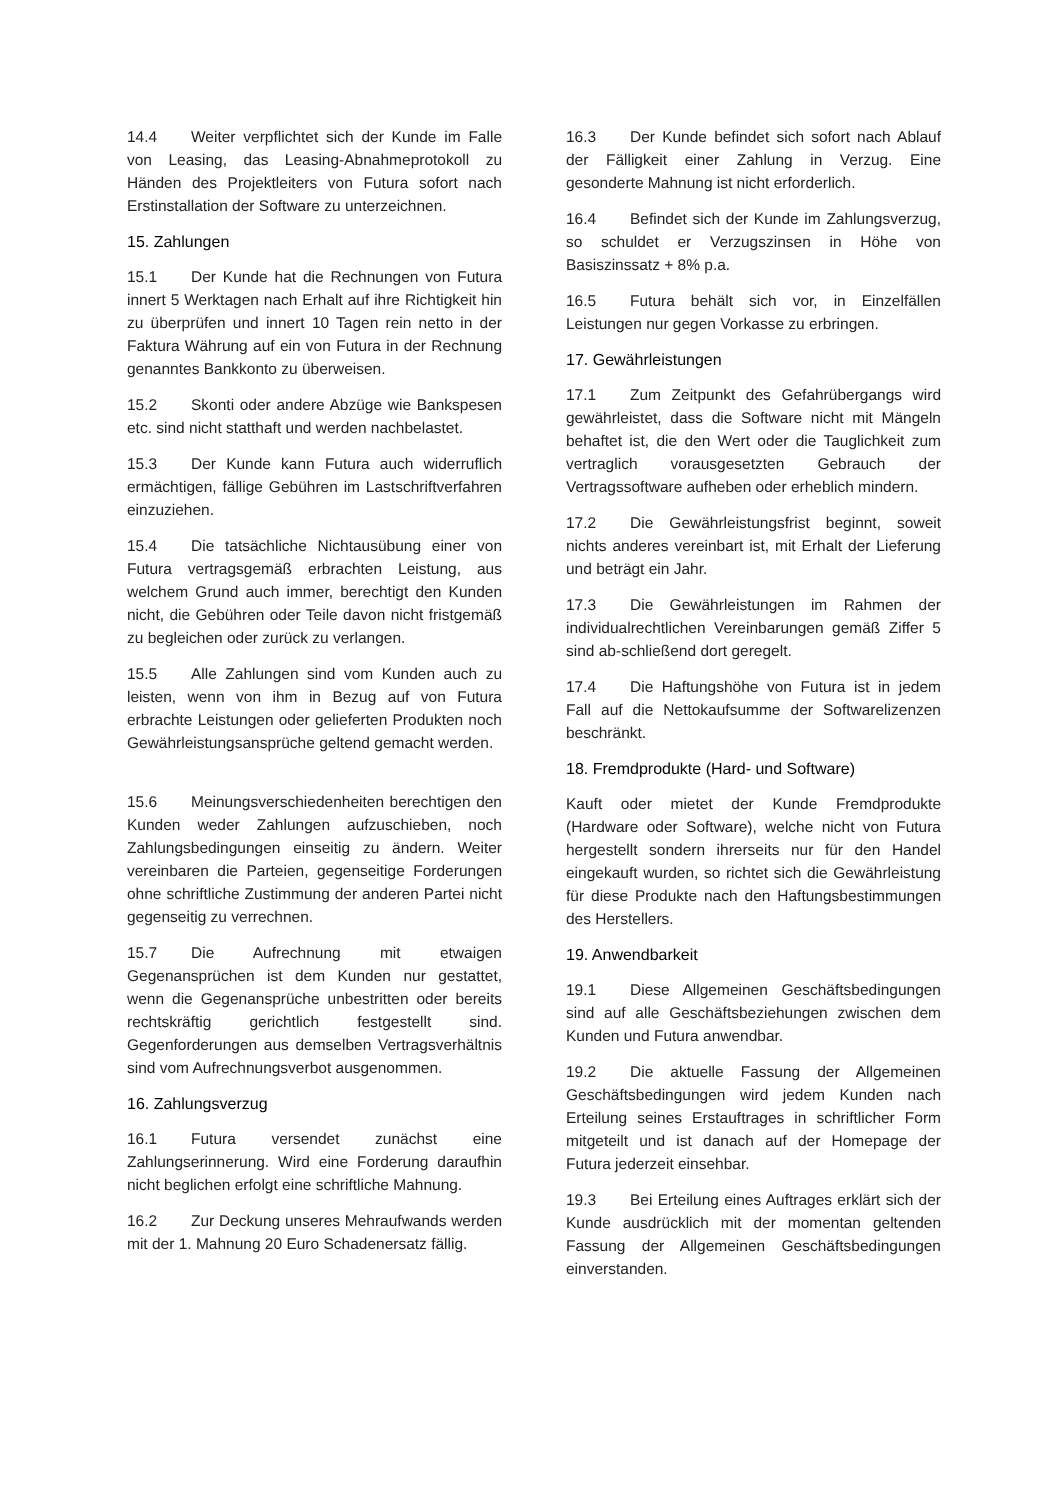14.4 Weiter verpflichtet sich der Kunde im Falle von Leasing, das Leasing-Abnahmeprotokoll zu Händen des Projektleiters von Futura sofort nach Erstinstallation der Software zu unterzeichnen.
15. Zahlungen
15.1 Der Kunde hat die Rechnungen von Futura innert 5 Werktagen nach Erhalt auf ihre Richtigkeit hin zu überprüfen und innert 10 Tagen rein netto in der Faktura Währung auf ein von Futura in der Rechnung genanntes Bankkonto zu überweisen.
15.2 Skonti oder andere Abzüge wie Bankspesen etc. sind nicht statthaft und werden nachbelastet.
15.3 Der Kunde kann Futura auch widerruflich ermächtigen, fällige Gebühren im Lastschriftverfahren einzuziehen.
15.4 Die tatsächliche Nichtausübung einer von Futura vertragsgemäß erbrachten Leistung, aus welchem Grund auch immer, berechtigt den Kunden nicht, die Gebühren oder Teile davon nicht fristgemäß zu begleichen oder zurück zu verlangen.
15.5 Alle Zahlungen sind vom Kunden auch zu leisten, wenn von ihm in Bezug auf von Futura erbrachte Leistungen oder gelieferten Produkten noch Gewährleistungsansprüche geltend gemacht werden.
15.6 Meinungsverschiedenheiten berechtigen den Kunden weder Zahlungen aufzuschieben, noch Zahlungsbedingungen einseitig zu ändern. Weiter vereinbaren die Parteien, gegenseitige Forderungen ohne schriftliche Zustimmung der anderen Partei nicht gegenseitig zu verrechnen.
15.7 Die Aufrechnung mit etwaigen Gegenansprüchen ist dem Kunden nur gestattet, wenn die Gegenansprüche unbestritten oder bereits rechtskräftig gerichtlich festgestellt sind. Gegenforderungen aus demselben Vertragsverhältnis sind vom Aufrechnungsverbot ausgenommen.
16. Zahlungsverzug
16.1 Futura versendet zunächst eine Zahlungserinnerung. Wird eine Forderung daraufhin nicht beglichen erfolgt eine schriftliche Mahnung.
16.2 Zur Deckung unseres Mehraufwands werden mit der 1. Mahnung 20 Euro Schadenersatz fällig.
16.3 Der Kunde befindet sich sofort nach Ablauf der Fälligkeit einer Zahlung in Verzug. Eine gesonderte Mahnung ist nicht erforderlich.
16.4 Befindet sich der Kunde im Zahlungsverzug, so schuldet er Verzugszinsen in Höhe von Basiszinssatz + 8% p.a.
16.5 Futura behält sich vor, in Einzelfällen Leistungen nur gegen Vorkasse zu erbringen.
17. Gewährleistungen
17.1 Zum Zeitpunkt des Gefahrübergangs wird gewährleistet, dass die Software nicht mit Mängeln behaftet ist, die den Wert oder die Tauglichkeit zum vertraglich vorausgesetzten Gebrauch der Vertragssoftware aufheben oder erheblich mindern.
17.2 Die Gewährleistungsfrist beginnt, soweit nichts anderes vereinbart ist, mit Erhalt der Lieferung und beträgt ein Jahr.
17.3 Die Gewährleistungen im Rahmen der individualrechtlichen Vereinbarungen gemäß Ziffer 5 sind ab-schließend dort geregelt.
17.4 Die Haftungshöhe von Futura ist in jedem Fall auf die Nettokaufsumme der Softwarelizenzen beschränkt.
18. Fremdprodukte (Hard- und Software)
Kauft oder mietet der Kunde Fremdprodukte (Hardware oder Software), welche nicht von Futura hergestellt sondern ihrerseits nur für den Handel eingekauft wurden, so richtet sich die Gewährleistung für diese Produkte nach den Haftungsbestimmungen des Herstellers.
19. Anwendbarkeit
19.1 Diese Allgemeinen Geschäftsbedingungen sind auf alle Geschäftsbeziehungen zwischen dem Kunden und Futura anwendbar.
19.2 Die aktuelle Fassung der Allgemeinen Geschäftsbedingungen wird jedem Kunden nach Erteilung seines Erstauftrages in schriftlicher Form mitgeteilt und ist danach auf der Homepage der Futura jederzeit einsehbar.
19.3 Bei Erteilung eines Auftrages erklärt sich der Kunde ausdrücklich mit der momentan geltenden Fassung der Allgemeinen Geschäftsbedingungen einverstanden.